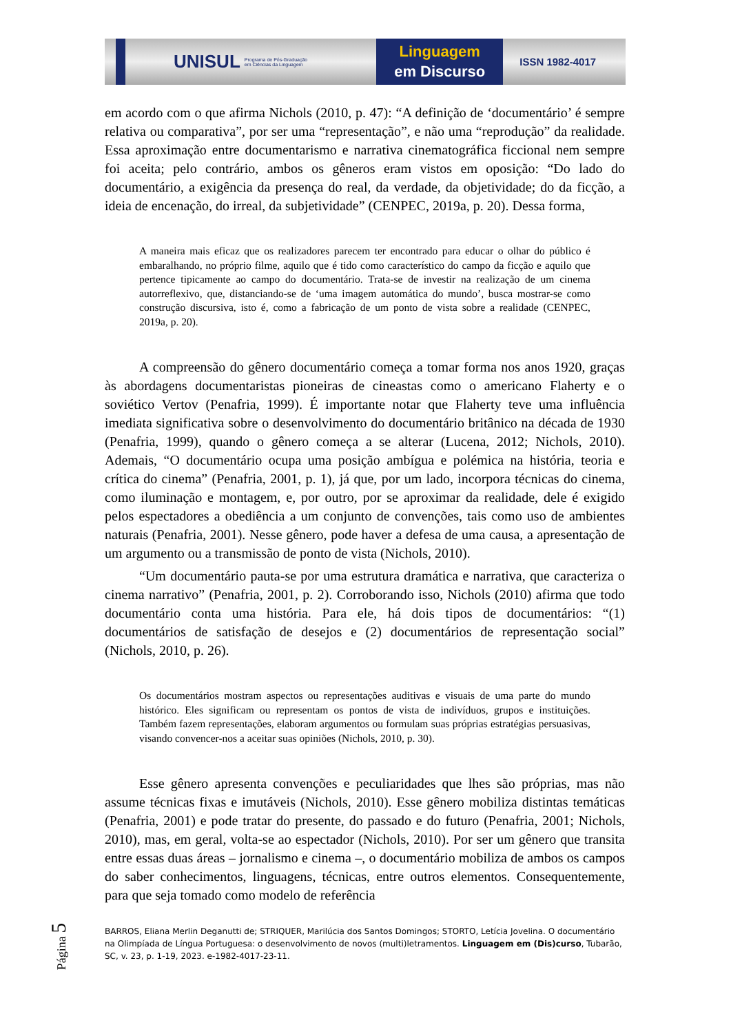UNISUL
Programa de Pós-Graduação
em Ciências da Linguagem
Linguagem
em Discurso
ISSN 1982-4017
em acordo com o que afirma Nichols (2010, p. 47): “A definição de ‘documentário’ é sempre relativa ou comparativa”, por ser uma “representação”, e não uma “reprodução” da realidade. Essa aproximação entre documentarismo e narrativa cinematográfica ficcional nem sempre foi aceita; pelo contrário, ambos os gêneros eram vistos em oposição: “Do lado do documentário, a exigência da presença do real, da verdade, da objetividade; do da ficção, a ideia de encenação, do irreal, da subjetividade” (CENPEC, 2019a, p. 20). Dessa forma,
A maneira mais eficaz que os realizadores parecem ter encontrado para educar o olhar do público é embaralhando, no próprio filme, aquilo que é tido como característico do campo da ficção e aquilo que pertence tipicamente ao campo do documentário. Trata-se de investir na realização de um cinema autorreflexivo, que, distanciando-se de ‘uma imagem automática do mundo’, busca mostrar-se como construção discursiva, isto é, como a fabricação de um ponto de vista sobre a realidade (CENPEC, 2019a, p. 20).
A compreensão do gênero documentário começa a tomar forma nos anos 1920, graças às abordagens documentaristas pioneiras de cineastas como o americano Flaherty e o soviético Vertov (Penafria, 1999). É importante notar que Flaherty teve uma influência imediata significativa sobre o desenvolvimento do documentário britânico na década de 1930 (Penafria, 1999), quando o gênero começa a se alterar (Lucena, 2012; Nichols, 2010). Ademais, “O documentário ocupa uma posição ambígua e polémica na história, teoria e crítica do cinema” (Penafria, 2001, p. 1), já que, por um lado, incorpora técnicas do cinema, como iluminação e montagem, e, por outro, por se aproximar da realidade, dele é exigido pelos espectadores a obediência a um conjunto de convenções, tais como uso de ambientes naturais (Penafria, 2001). Nesse gênero, pode haver a defesa de uma causa, a apresentação de um argumento ou a transmissão de ponto de vista (Nichols, 2010).
“Um documentário pauta-se por uma estrutura dramática e narrativa, que caracteriza o cinema narrativo” (Penafria, 2001, p. 2). Corroborando isso, Nichols (2010) afirma que todo documentário conta uma história. Para ele, há dois tipos de documentários: “(1) documentários de satisfação de desejos e (2) documentários de representação social” (Nichols, 2010, p. 26).
Os documentários mostram aspectos ou representações auditivas e visuais de uma parte do mundo histórico. Eles significam ou representam os pontos de vista de indivíduos, grupos e instituições. Também fazem representações, elaboram argumentos ou formulam suas próprias estratégias persuasivas, visando convencer-nos a aceitar suas opiniões (Nichols, 2010, p. 30).
Esse gênero apresenta convenções e peculiaridades que lhes são próprias, mas não assume técnicas fixas e imutáveis (Nichols, 2010). Esse gênero mobiliza distintas temáticas (Penafria, 2001) e pode tratar do presente, do passado e do futuro (Penafria, 2001; Nichols, 2010), mas, em geral, volta-se ao espectador (Nichols, 2010). Por ser um gênero que transita entre essas duas áreas – jornalismo e cinema –, o documentário mobiliza de ambos os campos do saber conhecimentos, linguagens, técnicas, entre outros elementos. Consequentemente, para que seja tomado como modelo de referência
BARROS, Eliana Merlin Deganutti de; STRIQUER, Marilúcia dos Santos Domingos; STORTO, Letícia Jovelina. O documentário na Olimpíada de Língua Portuguesa: o desenvolvimento de novos (multi)letramentos. Linguagem em (Dis)curso, Tubarão, SC, v. 23, p. 1-19, 2023. e-1982-4017-23-11.
Página 5